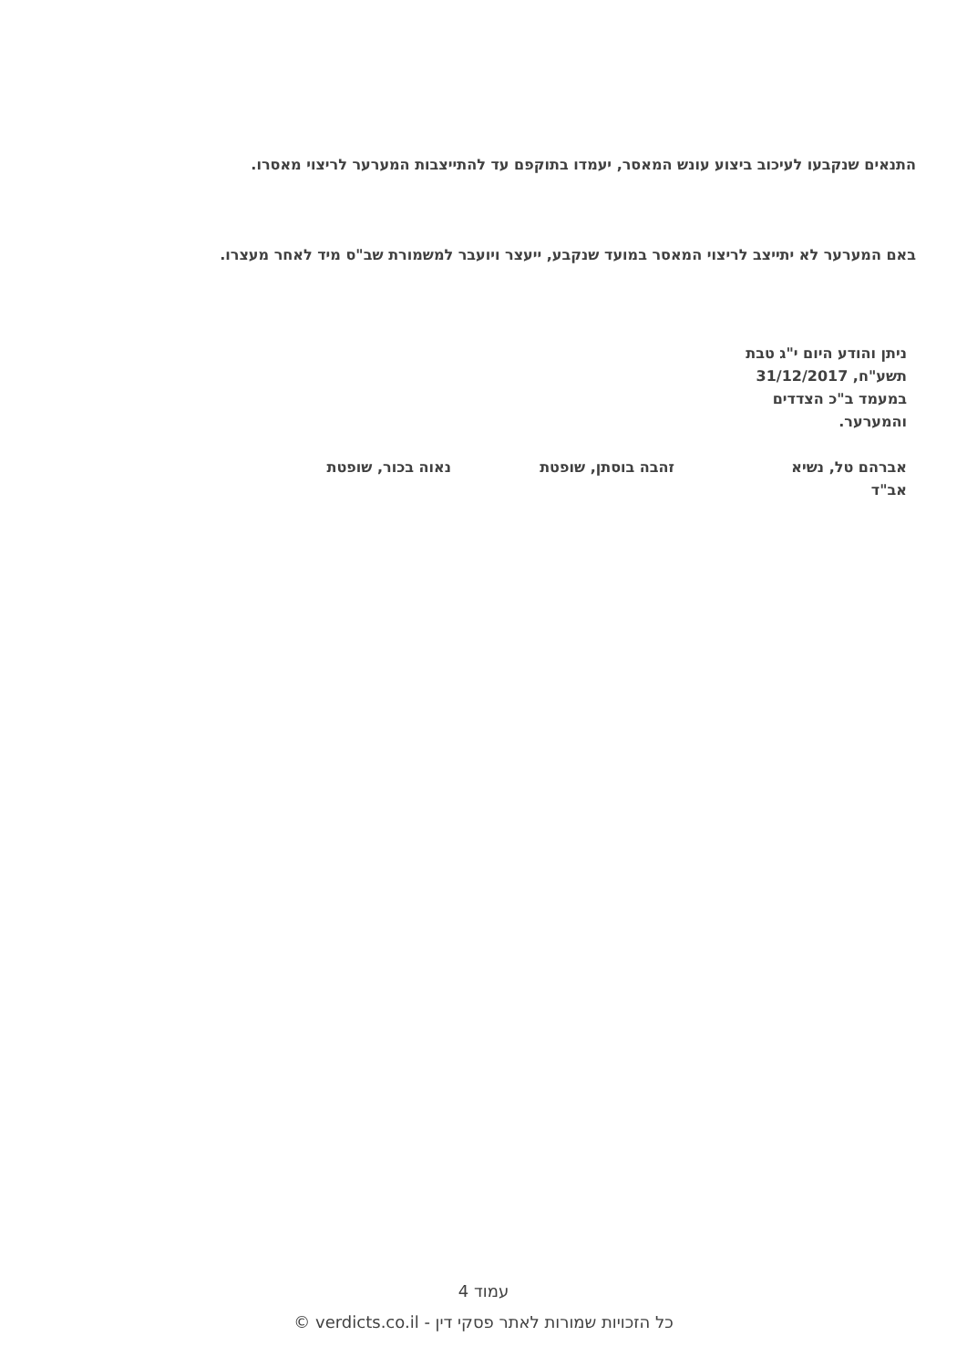התנאים שנקבעו לעיכוב ביצוע עונש המאסר, יעמדו בתוקפם עד להתייצבות המערער לריצוי מאסרו.
באם המערער לא יתייצב לריצוי המאסר במועד שנקבע, ייעצר ויועבר למשמורת שב"ס מיד לאחר מעצרו.
ניתן והודע היום י"ג טבת תשע"ח, 31/12/2017 במעמד ב"כ הצדדים והמערער.
אברהם טל, נשיא
אב"ד
זהבה בוסתן, שופטת נאוה בכור, שופטת
עמוד 4
כל הזכויות שמורות לאתר פסקי דין - verdicts.co.il ©